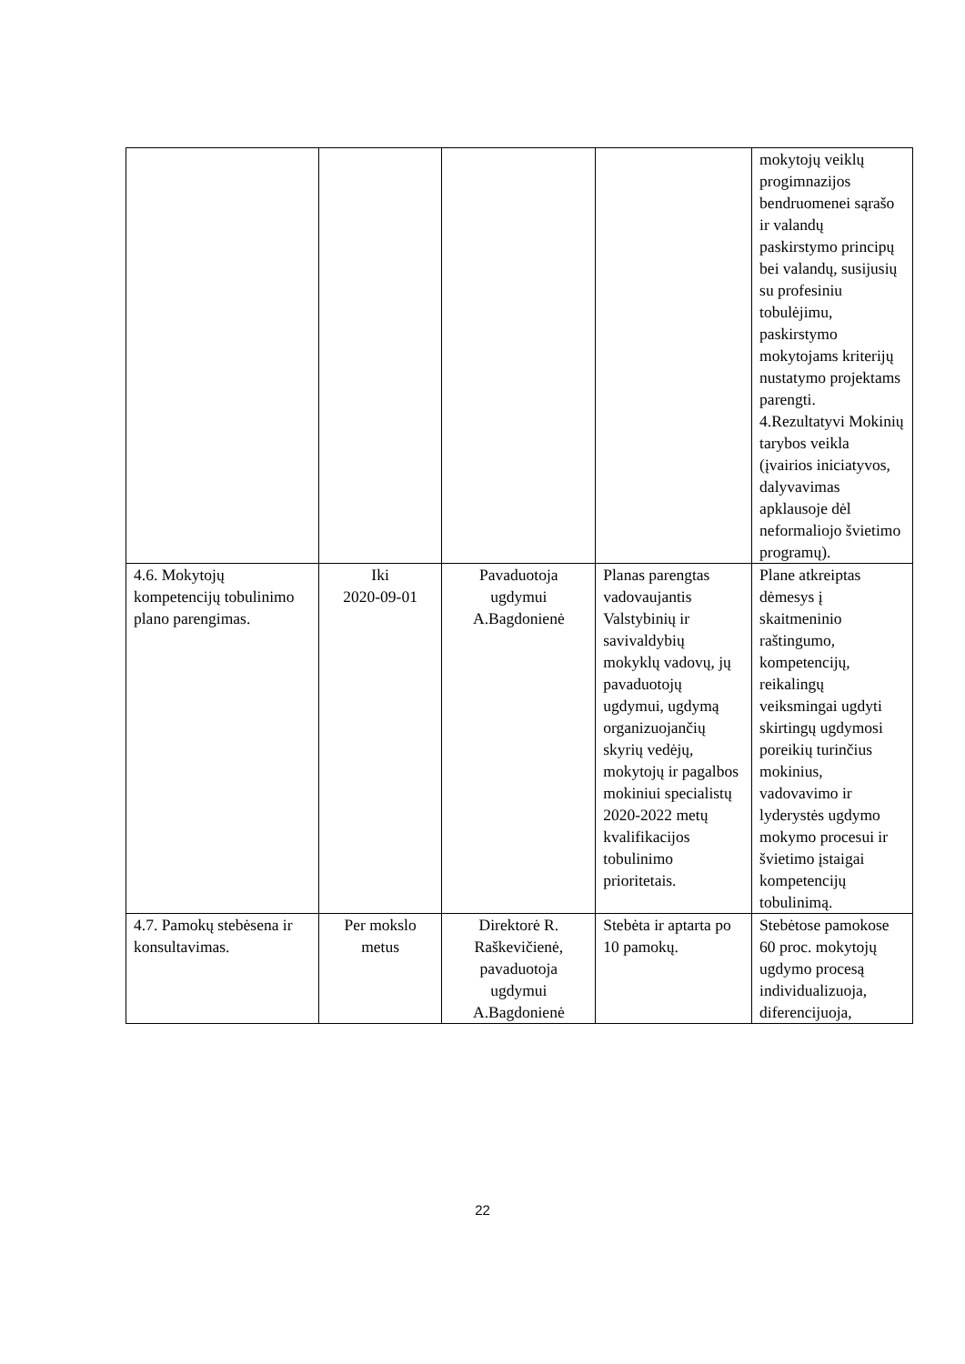| | | | | mokytojų veiklų progimnazijos bendruomenei sąrašo ir valandų paskirstymo principų bei valandų, susijusių su profesiniu tobulėjimu, paskirstymo mokytojams kriterijų nustatymo projektams parengti. 4.Rezultatyvi Mokinių tarybos veikla (įvairios iniciatyvos, dalyvavimas apklausoje dėl neformaliojo švietimo programų). |
| 4.6. Mokytojų kompetencijų tobulinimo plano parengimas. | Iki 2020-09-01 | Pavaduotoja ugdymui A.Bagdonienė | Planas parengtas vadovaujantis Valstybinių ir savivaldybių mokyklų vadovų, jų pavaduotojų ugdymui, ugdymą organizuojančių skyrių vedėjų, mokytojų ir pagalbos mokiniui specialistų 2020-2022 metų kvalifikacijos tobulinimo prioritetais. | Plane atkreiptas dėmesys į skaitmeninio raštingumo, kompetencijų, reikalingų veiksmingai ugdyti skirtingų ugdymosi poreikių turinčius mokinius, vadovavimo ir lyderystės ugdymo mokymo procesui ir švietimo įstaigai kompetencijų tobulinimą. |
| 4.7. Pamokų stebėsena ir konsultavimas. | Per mokslo metus | Direktorė R. Raškevičienė, pavaduotoja ugdymui A.Bagdonienė | Stebėta ir aptarta po 10 pamokų. | Stebėtose pamokose 60 proc. mokytojų ugdymo procesą individualizuoja, diferencijuoja, |
22